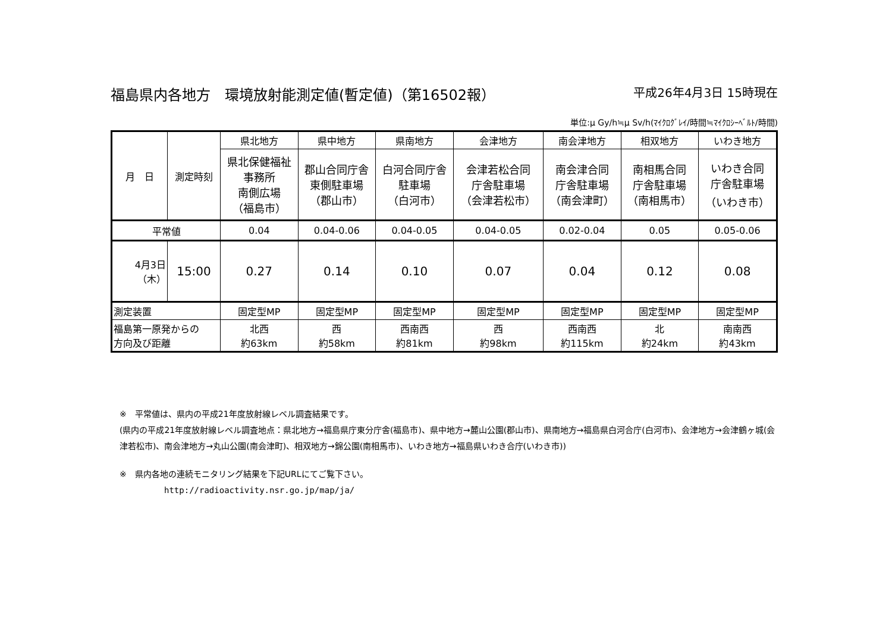福島県内各地方　環境放射能測定値(暫定値)（第16502報） 平成26年4月3日 15時現在
単位:μ Gy/h≒μ Sv/h(ﾏｲｸﾛｸﾞﾚｲ/時間≒ﾏｲｸﾛｼｰﾍﾞﾙﾄ/時間)
| 月 日 | 測定時刻 | 県北地方 | 県中地方 | 県南地方 | 会津地方 | 南会津地方 | 相双地方 | いわき地方 |
| --- | --- | --- | --- | --- | --- | --- | --- | --- |
| | | 県北保健福祉 事務所 南側広場 （福島市） | 郡山合同庁舎 東側駐車場 （郡山市） | 白河合同庁舎 駐車場 （白河市） | 会津若松合同 庁舎駐車場 （会津若松市） | 南会津合同 庁舎駐車場 （南会津町） | 南相馬合同 庁舎駐車場 （南相馬市） | いわき合同 庁舎駐車場 （いわき市） |
| 平常値 | | 0.04 | 0.04-0.06 | 0.04-0.05 | 0.04-0.05 | 0.02-0.04 | 0.05 | 0.05-0.06 |
| 4月3日 （木） | 15:00 | 0.27 | 0.14 | 0.10 | 0.07 | 0.04 | 0.12 | 0.08 |
| 測定装置 | | 固定型MP | 固定型MP | 固定型MP | 固定型MP | 固定型MP | 固定型MP | 固定型MP |
| 福島第一原発からの 方向及び距離 | | 北西 約63km | 西 約58km | 西南西 約81km | 西 約98km | 西南西 約115km | 北 約24km | 南南西 約43km |
※　平常値は、県内の平成21年度放射線レベル調査結果です。
(県内の平成21年度放射線レベル調査地点：県北地方→福島県庁東分庁舎(福島市)、県中地方→麓山公園(郡山市)、県南地方→福島県白河合庁(白河市)、会津地方→会津鶴ヶ城(会津若松市)、南会津地方→丸山公園(南会津町)、相双地方→錦公園(南相馬市)、いわき地方→福島県いわき合庁(いわき市))
※　県内各地の連続モニタリング結果を下記URLにてご覧下さい。
http://radioactivity.nsr.go.jp/map/ja/